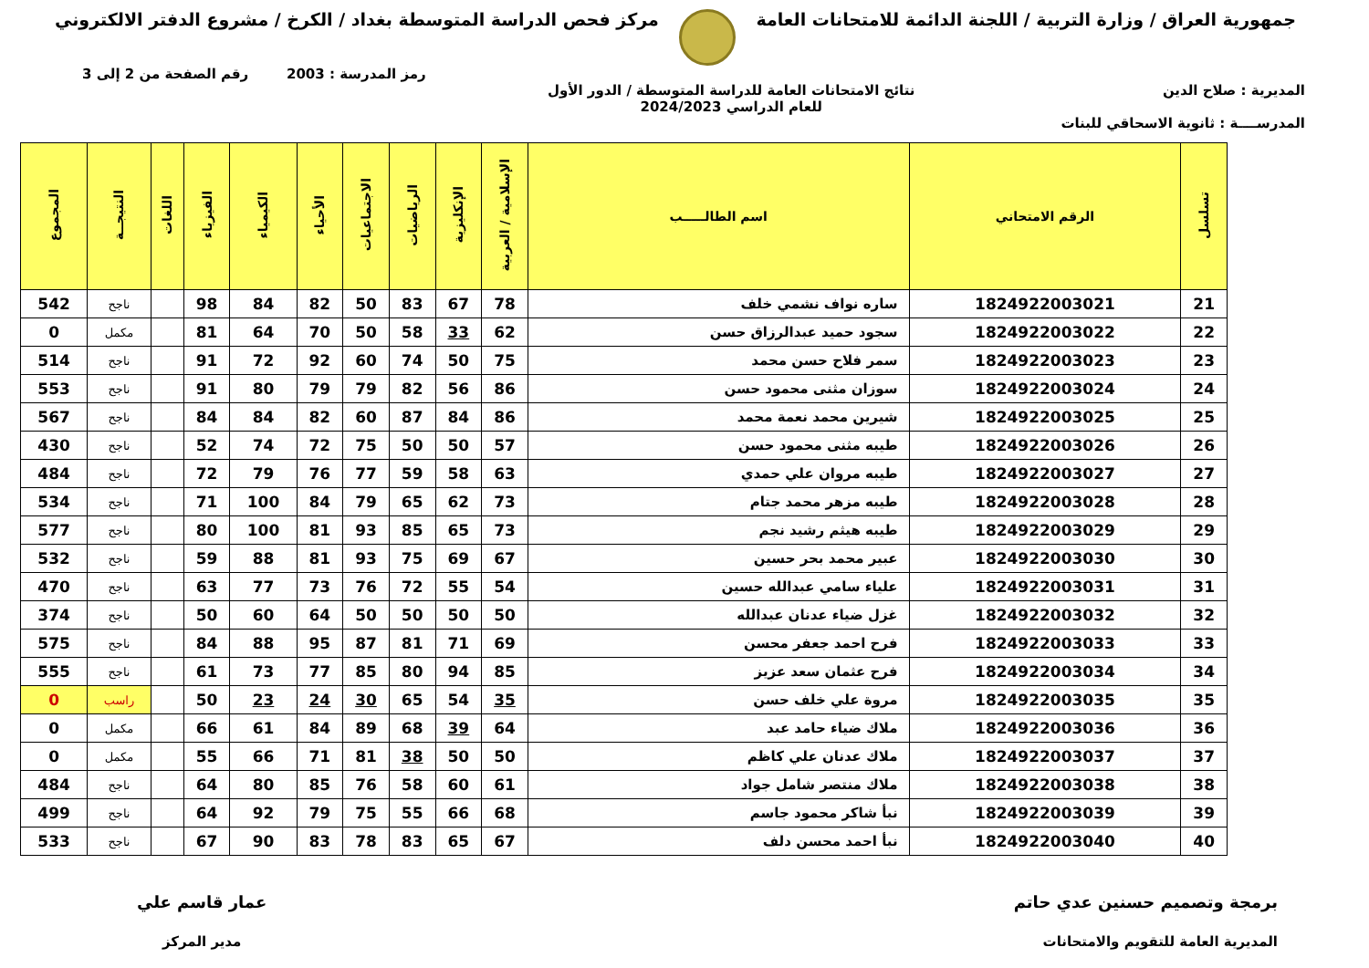جمهورية العراق / وزارة التربية / اللجنة الدائمة للامتحانات العامة
مركز فحص الدراسة المتوسطة بغداد / الكرخ / مشروع الدفتر الالكتروني
رمز المدرسة : 2003 رقم الصفحة من 2 إلى 3
المديرية : صلاح الدين
المدرســــة : ثانوية الاسحاقي للبنات
نتائج الامتحانات العامة للدراسة المتوسطة / الدور الأول
للعام الدراسي 2024/2023
| تسلسل | الرقم الامتحاني | اسم الطالـــــب | الإسلامية / العربية | الإنكليزية | الرياضيات | الاجتماعيات | الأحياء | الكيمياء | الفيزياء | اللغات | النتيجــة | المجموع |
| --- | --- | --- | --- | --- | --- | --- | --- | --- | --- | --- | --- | --- |
| 21 | 1824922003021 | ساره نواف نشمي خلف | 78 | 67 | 83 | 50 | 82 | 84 | 98 | | ناجح | 542 |
| 22 | 1824922003022 | سجود حميد عبدالرزاق حسن | 62 | 33 | 58 | 50 | 70 | 64 | 81 | | مكمل | 0 |
| 23 | 1824922003023 | سمر فلاح حسن محمد | 75 | 50 | 74 | 60 | 92 | 72 | 91 | | ناجح | 514 |
| 24 | 1824922003024 | سوزان مثنى محمود حسن | 86 | 56 | 82 | 79 | 79 | 80 | 91 | | ناجح | 553 |
| 25 | 1824922003025 | شيرين محمد نعمة محمد | 86 | 84 | 87 | 60 | 82 | 84 | 84 | | ناجح | 567 |
| 26 | 1824922003026 | طيبه مثنى محمود حسن | 57 | 50 | 50 | 75 | 72 | 74 | 52 | | ناجح | 430 |
| 27 | 1824922003027 | طيبه مروان علي حمدي | 63 | 58 | 59 | 77 | 76 | 79 | 72 | | ناجح | 484 |
| 28 | 1824922003028 | طيبه مزهر محمد جتام | 73 | 62 | 65 | 79 | 84 | 100 | 71 | | ناجح | 534 |
| 29 | 1824922003029 | طيبه هيثم رشيد نجم | 73 | 65 | 85 | 93 | 81 | 100 | 80 | | ناجح | 577 |
| 30 | 1824922003030 | عبير محمد بحر حسين | 67 | 69 | 75 | 93 | 81 | 88 | 59 | | ناجح | 532 |
| 31 | 1824922003031 | علياء سامي عبدالله حسين | 54 | 55 | 72 | 76 | 73 | 77 | 63 | | ناجح | 470 |
| 32 | 1824922003032 | غزل ضياء عدنان عبدالله | 50 | 50 | 50 | 50 | 64 | 60 | 50 | | ناجح | 374 |
| 33 | 1824922003033 | فرح احمد جعفر محسن | 69 | 71 | 81 | 87 | 95 | 88 | 84 | | ناجح | 575 |
| 34 | 1824922003034 | فرح عثمان سعد عزيز | 85 | 94 | 80 | 85 | 77 | 73 | 61 | | ناجح | 555 |
| 35 | 1824922003035 | مروة علي خلف حسن | 35 | 54 | 65 | 30 | 24 | 23 | 50 | | راسب | 0 |
| 36 | 1824922003036 | ملاك ضياء حامد عبد | 64 | 39 | 68 | 89 | 84 | 61 | 66 | | مكمل | 0 |
| 37 | 1824922003037 | ملاك عدنان علي كاظم | 50 | 50 | 38 | 81 | 71 | 66 | 55 | | مكمل | 0 |
| 38 | 1824922003038 | ملاك منتصر شامل جواد | 61 | 60 | 58 | 76 | 85 | 80 | 64 | | ناجح | 484 |
| 39 | 1824922003039 | نبأ شاكر محمود جاسم | 68 | 66 | 55 | 75 | 79 | 92 | 64 | | ناجح | 499 |
| 40 | 1824922003040 | نبأ احمد محسن دلف | 67 | 65 | 83 | 78 | 83 | 90 | 67 | | ناجح | 533 |
برمجة وتصميم حسنين عدي حاتم
المديرية العامة للتقويم والامتحانات
عمار قاسم علي
مدير المركز